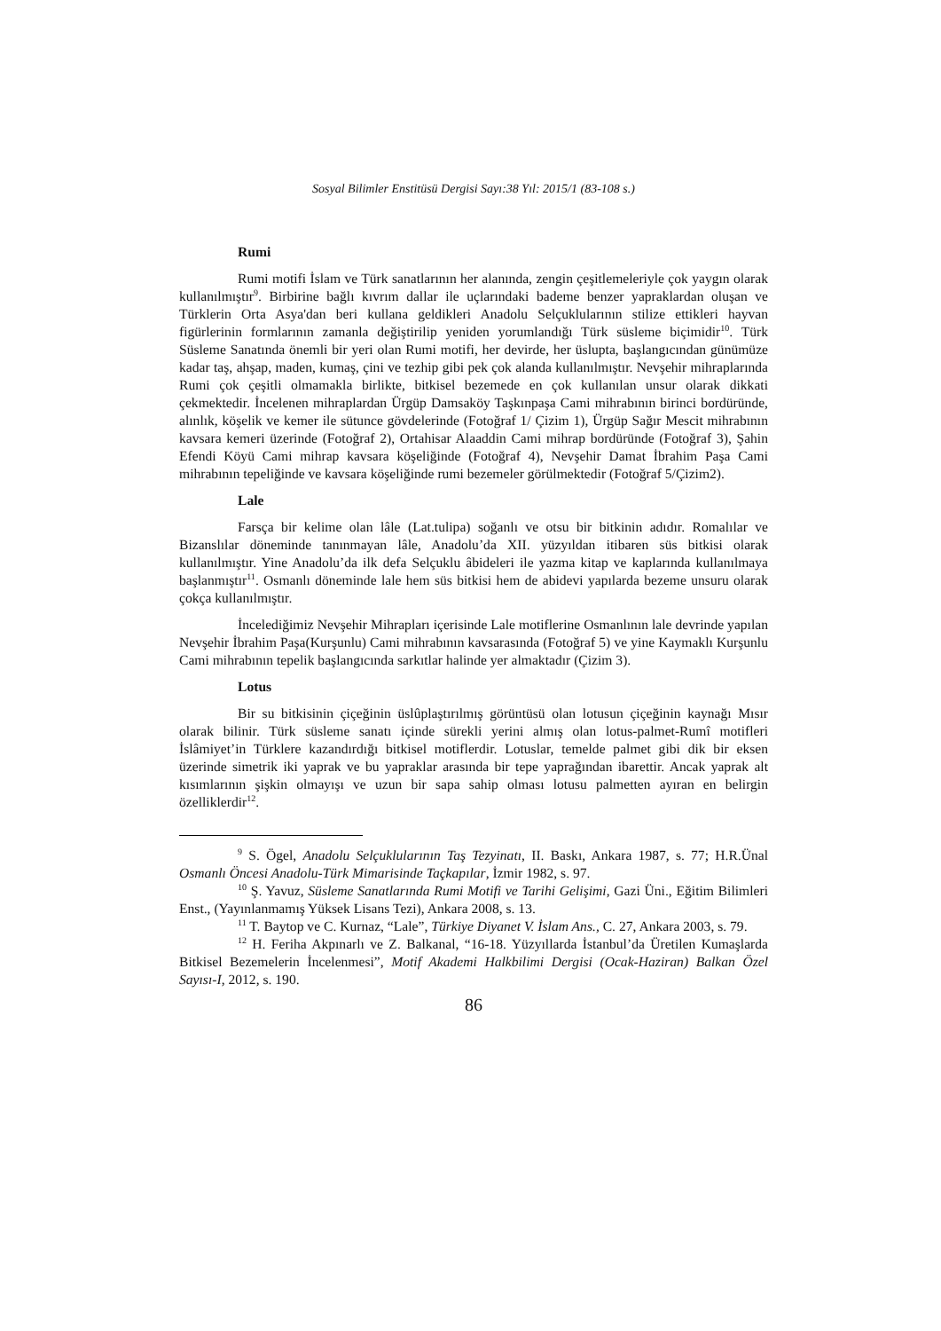Sosyal Bilimler Enstitüsü Dergisi Sayı:38 Yıl: 2015/1 (83-108 s.)
Rumi
Rumi motifi İslam ve Türk sanatlarının her alanında, zengin çeşitlemeleriyle çok yaygın olarak kullanılmıştır<sup>9</sup>. Birbirine bağlı kıvrım dallar ile uçlarındaki bademe benzer yapraklardan oluşan ve Türklerin Orta Asya'dan beri kullana geldikleri Anadolu Selçuklularının stilize ettikleri hayvan figürlerinin formlarının zamanla değiştirilip yeniden yorumlandığı Türk süsleme biçimidir<sup>10</sup>. Türk Süsleme Sanatında önemli bir yeri olan Rumi motifi, her devirde, her üslupta, başlangıcından günümüze kadar taş, ahşap, maden, kumaş, çini ve tezhip gibi pek çok alanda kullanılmıştır. Nevşehir mihraplarında Rumi çok çeşitli olmamakla birlikte, bitkisel bezemede en çok kullanılan unsur olarak dikkati çekmektedir. İncelenen mihraplardan Ürgüp Damsaköy Taşkınpaşa Cami mihrabının birinci bordüründe, alınlık, köşelik ve kemer ile sütunce gövdelerinde (Fotoğraf 1/ Çizim 1), Ürgüp Sağır Mescit mihrabının kavsara kemeri üzerinde (Fotoğraf 2), Ortahisar Alaaddin Cami mihrap bordüründe (Fotoğraf 3), Şahin Efendi Köyü Cami mihrap kavsara köşeliğinde (Fotoğraf 4), Nevşehir Damat İbrahim Paşa Cami mihrabının tepeliğinde ve kavsara köşeliğinde rumi bezemeler görülmektedir (Fotoğraf 5/Çizim2).
Lale
Farsça bir kelime olan lâle (Lat.tulipa) soğanlı ve otsu bir bitkinin adıdır. Romalılar ve Bizanslılar döneminde tanınmayan lâle, Anadolu’da XII. yüzyıldan itibaren süs bitkisi olarak kullanılmıştır. Yine Anadolu’da ilk defa Selçuklu âbideleri ile yazma kitap ve kaplarında kullanılmaya başlanmıştır<sup>11</sup>. Osmanlı döneminde lale hem süs bitkisi hem de abidevi yapılarda bezeme unsuru olarak çokça kullanılmıştır.
İncelediğimiz Nevşehir Mihrapları içerisinde Lale motiflerine Osmanlının lale devrinde yapılan Nevşehir İbrahim Paşa(Kurşunlu) Cami mihrabının kavsarasında (Fotoğraf 5) ve yine Kaymaklı Kurşunlu Cami mihrabının tepelik başlangıcında sarkıtlar halinde yer almaktadır (Çizim 3).
Lotus
Bir su bitkisinin çiçeğinin üslûplaştırılmış görüntüsü olan lotusun çiçeğinin kaynağı Mısır olarak bilinir. Türk süsleme sanatı içinde sürekli yerini almış olan lotus-palmet-Rumî motifleri İslâmiyet’in Türklere kazandırdığı bitkisel motiflerdir. Lotuslar, temelde palmet gibi dik bir eksen üzerinde simetrik iki yaprak ve bu yapraklar arasında bir tepe yaprağından ibarettir. Ancak yaprak alt kısımlarının şişkin olmayışı ve uzun bir sapa sahip olması lotusu palmetten ayıran en belirgin özelliklerdir<sup>12</sup>.
<sup>9</sup> S. Ögel, Anadolu Selçuklularının Taş Tezyinatı, II. Baskı, Ankara 1987, s. 77; H.R.Ünal Osmanlı Öncesi Anadolu-Türk Mimarisinde Taçkapılar, İzmir 1982, s. 97.
<sup>10</sup> Ş. Yavuz, Süsleme Sanatlarında Rumi Motifi ve Tarihi Gelişimi, Gazi Üni., Eğitim Bilimleri Enst., (Yayınlanmamış Yüksek Lisans Tezi), Ankara 2008, s. 13.
<sup>11</sup> T. Baytop ve C. Kurnaz, “Lale”, Türkiye Diyanet V. İslam Ans., C. 27, Ankara 2003, s. 79.
<sup>12</sup> H. Feriha Akpınarlı ve Z. Balkanal, “16-18. Yüzyıllarda İstanbul’da Üretilen Kumaşlarda Bitkisel Bezemelerin İncelenmesi”, Motif Akademi Halkbilimi Dergisi (Ocak-Haziran) Balkan Özel Sayısı-I, 2012, s. 190.
86